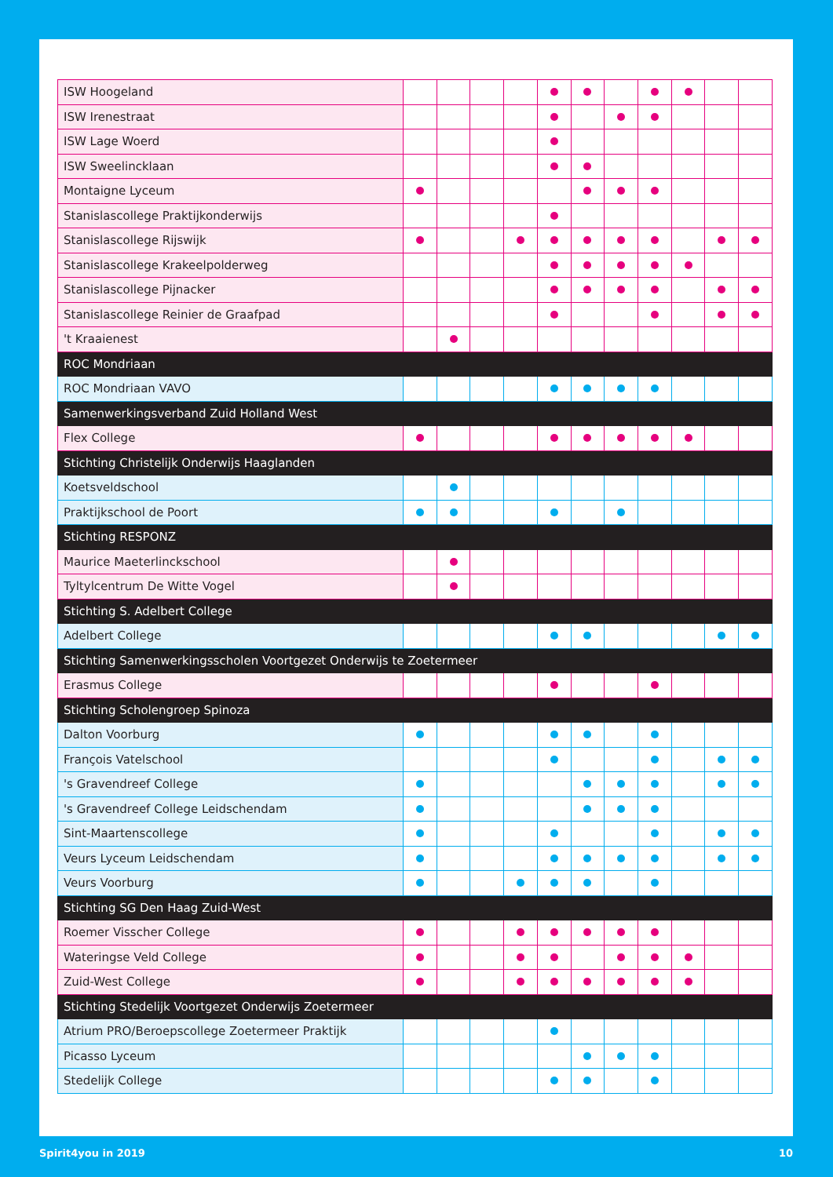| ISW Hoogeland | | | | | | | | | | | |
| ISW Irenestraat | | | | | | | | | | | |
| ISW Lage Woerd | | | | | | | | | | | |
| ISW Sweelincklaan | | | | | | | | | | | |
| Montaigne Lyceum | | | | | | | | | | | |
| Stanislascollege Praktijkonderwijs | | | | | | | | | | | |
| Stanislascollege Rijswijk | | | | | | | | | | | |
| Stanislascollege Krakeelpolderweg | | | | | | | | | | | |
| Stanislascollege Pijnacker | | | | | | | | | | | |
| Stanislascollege Reinier de Graafpad | | | | | | | | | | | |
| 't Kraaienest | | | | | | | | | | | |
| ROC Mondriaan | | | | | | | | | | | |
| ROC Mondriaan VAVO | | | | | | | | | | | |
| Samenwerkingsverband Zuid Holland West | | | | | | | | | | | |
| Flex College | | | | | | | | | | | |
| Stichting Christelijk Onderwijs Haaglanden | | | | | | | | | | | |
| Koetsveldschool | | | | | | | | | | | |
| Praktijkschool de Poort | | | | | | | | | | | |
| Stichting RESPONZ | | | | | | | | | | | |
| Maurice Maeterlinckschool | | | | | | | | | | | |
| Tyltylcentrum De Witte Vogel | | | | | | | | | | | |
| Stichting S. Adelbert College | | | | | | | | | | | |
| Adelbert College | | | | | | | | | | | |
| Stichting Samenwerkingsscholen Voortgezet Onderwijs te Zoetermeer | | | | | | | | | | | |
| Erasmus College | | | | | | | | | | | |
| Stichting Scholengroep Spinoza | | | | | | | | | | | |
| Dalton Voorburg | | | | | | | | | | | |
| François Vatelschool | | | | | | | | | | | |
| 's Gravendreef College | | | | | | | | | | | |
| 's Gravendreef College Leidschendam | | | | | | | | | | | |
| Sint-Maartenscollege | | | | | | | | | | | |
| Veurs Lyceum Leidschendam | | | | | | | | | | | |
| Veurs Voorburg | | | | | | | | | | | |
| Stichting SG Den Haag Zuid-West | | | | | | | | | | | |
| Roemer Visscher College | | | | | | | | | | | |
| Wateringse Veld College | | | | | | | | | | | |
| Zuid-West College | | | | | | | | | | | |
| Stichting Stedelijk Voortgezet Onderwijs Zoetermeer | | | | | | | | | | | |
| Atrium PRO/Beroepscollege Zoetermeer Praktijk | | | | | | | | | | | |
| Picasso Lyceum | | | | | | | | | | | |
| Stedelijk College | | | | | | | | | | | |
Spirit4you in 2019 10